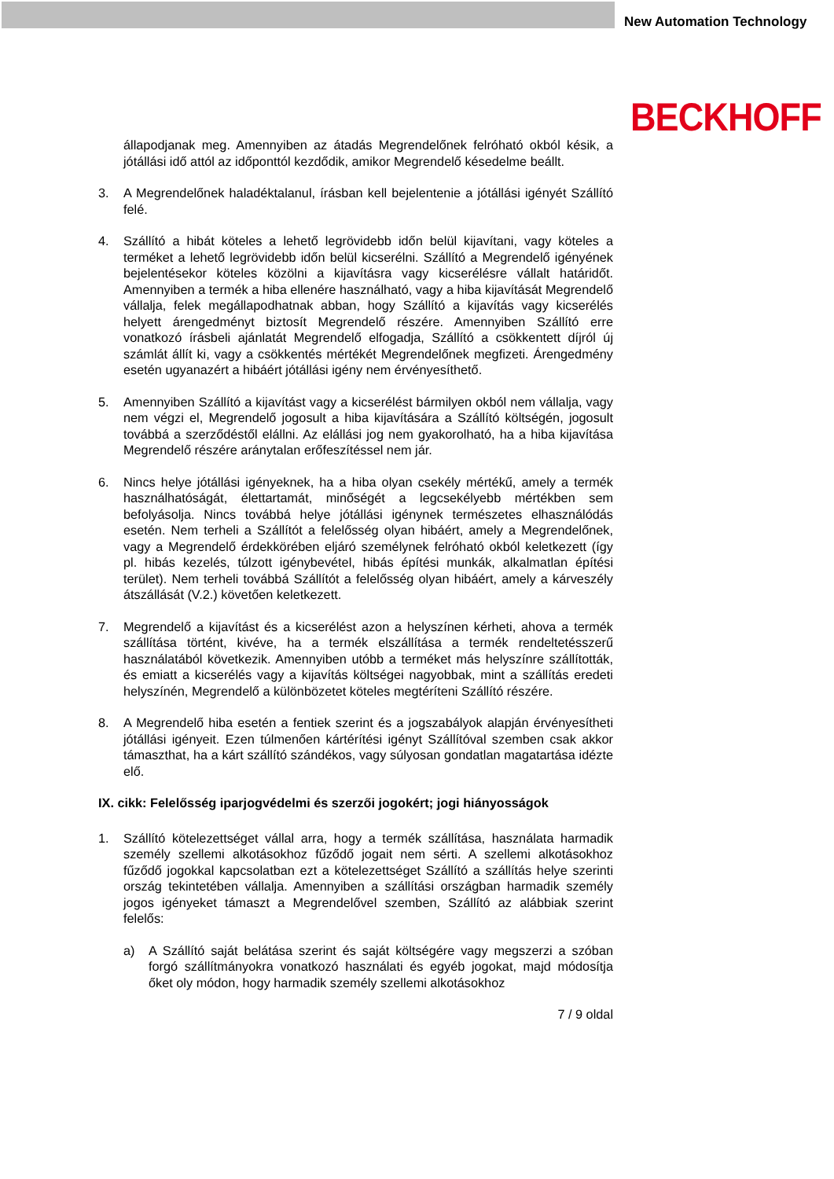New Automation Technology
BECKHOFF
állapodjanak meg. Amennyiben az átadás Megrendelőnek felróható okból késik, a jótállási idő attól az időponttól kezdődik, amikor Megrendelő késedelme beállt.
3. A Megrendelőnek haladéktalanul, írásban kell bejelentenie a jótállási igényét Szállító felé.
4. Szállító a hibát köteles a lehető legrövidebb időn belül kijavítani, vagy köteles a terméket a lehető legrövidebb időn belül kicserélni. Szállító a Megrendelő igényének bejelentésekor köteles közölni a kijavításra vagy kicserélésre vállalt határidőt. Amennyiben a termék a hiba ellenére használható, vagy a hiba kijavítását Megrendelő vállalja, felek megállapodhatnak abban, hogy Szállító a kijavítás vagy kicserélés helyett árengedményt biztosít Megrendelő részére. Amennyiben Szállító erre vonatkozó írásbeli ajánlatát Megrendelő elfogadja, Szállító a csökkentett díjról új számlát állít ki, vagy a csökkentés mértékét Megrendelőnek megfizeti. Árengedmény esetén ugyanazért a hibáért jótállási igény nem érvényesíthető.
5. Amennyiben Szállító a kijavítást vagy a kicserélést bármilyen okból nem vállalja, vagy nem végzi el, Megrendelő jogosult a hiba kijavítására a Szállító költségén, jogosult továbbá a szerződéstől elállni. Az elállási jog nem gyakorolható, ha a hiba kijavítása Megrendelő részére aránytalan erőfeszítéssel nem jár.
6. Nincs helye jótállási igényeknek, ha a hiba olyan csekély mértékű, amely a termék használhatóságát, élettartamát, minőségét a legcsekélyebb mértékben sem befolyásolja. Nincs továbbá helye jótállási igénynek természetes elhasználódás esetén. Nem terheli a Szállítót a felelősség olyan hibáért, amely a Megrendelőnek, vagy a Megrendelő érdekkörében eljáró személynek felróható okból keletkezett (így pl. hibás kezelés, túlzott igénybevétel, hibás építési munkák, alkalmatlan építési terület). Nem terheli továbbá Szállítót a felelősség olyan hibáért, amely a kárveszély átszállását (V.2.) követően keletkezett.
7. Megrendelő a kijavítást és a kicserélést azon a helyszínen kérheti, ahova a termék szállítása történt, kivéve, ha a termék elszállítása a termék rendeltetésszerű használatából következik. Amennyiben utóbb a terméket más helyszínre szállították, és emiatt a kicserélés vagy a kijavítás költségei nagyobbak, mint a szállítás eredeti helyszínén, Megrendelő a különbözetet köteles megtéríteni Szállító részére.
8. A Megrendelő hiba esetén a fentiek szerint és a jogszabályok alapján érvényesítheti jótállási igényeit. Ezen túlmenően kártérítési igényt Szállítóval szemben csak akkor támaszthat, ha a kárt szállító szándékos, vagy súlyosan gondatlan magatartása idézte elő.
IX. cikk: Felelősség iparjogvédelmi és szerzői jogokért; jogi hiányosságok
1. Szállító kötelezettséget vállal arra, hogy a termék szállítása, használata harmadik személy szellemi alkotásokhoz fűződő jogait nem sérti. A szellemi alkotásokhoz fűződő jogokkal kapcsolatban ezt a kötelezettséget Szállító a szállítás helye szerinti ország tekintetében vállalja. Amennyiben a szállítási országban harmadik személy jogos igényeket támaszt a Megrendelővel szemben, Szállító az alábbiak szerint felelős:
a) A Szállító saját belátása szerint és saját költségére vagy megszerzi a szóban forgó szállítmányokra vonatkozó használati és egyéb jogokat, majd módosítja őket oly módon, hogy harmadik személy szellemi alkotásokhoz
7 / 9 oldal